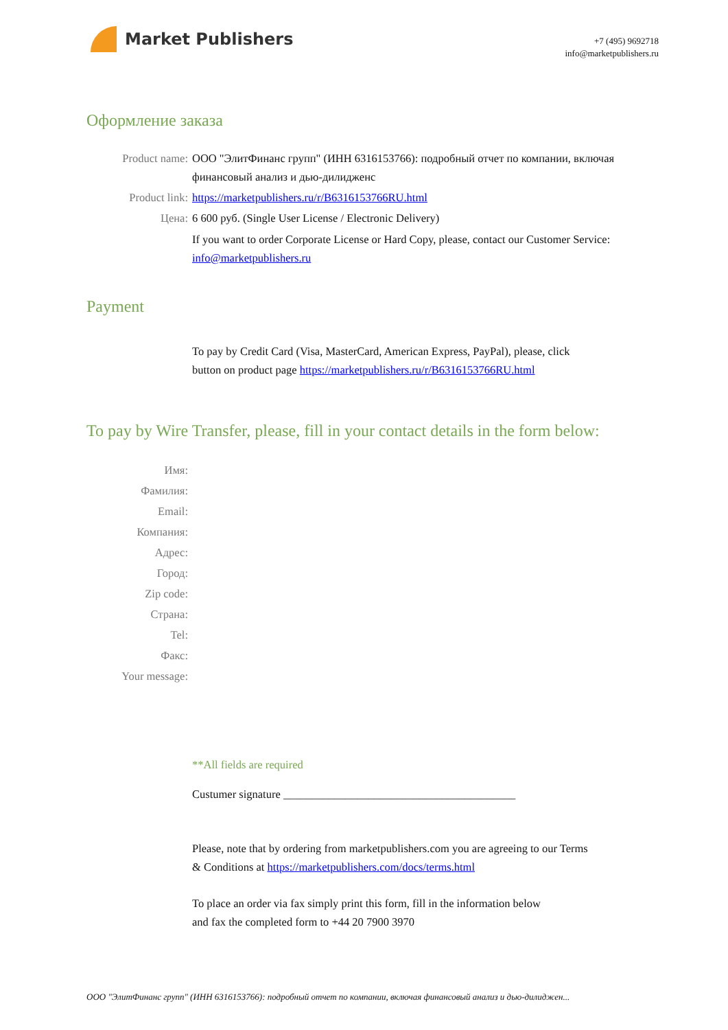Market Publishers
+7 (495) 9692718
info@marketpublishers.ru
Оформление заказа
Product name: ООО "ЭлитФинанс групп" (ИНН 6316153766): подробный отчет по компании, включая финансовый анализ и дью-дилидженс
Product link: https://marketpublishers.ru/r/B6316153766RU.html
Цена: 6 600 руб. (Single User License / Electronic Delivery)
If you want to order Corporate License or Hard Copy, please, contact our Customer Service:
info@marketpublishers.ru
Payment
To pay by Credit Card (Visa, MasterCard, American Express, PayPal), please, click
button on product page https://marketpublishers.ru/r/B6316153766RU.html
To pay by Wire Transfer, please, fill in your contact details in the form below:
Имя:
Фамилия:
Email:
Компания:
Адрес:
Город:
Zip code:
Страна:
Tel:
Факс:
Your message:
**All fields are required
Custumer signature _________________________________________
Please, note that by ordering from marketpublishers.com you are agreeing to our Terms
& Conditions at https://marketpublishers.com/docs/terms.html
To place an order via fax simply print this form, fill in the information below
and fax the completed form to +44 20 7900 3970
ООО "ЭлитФинанс групп" (ИНН 6316153766): подробный отчет по компании, включая финансовый анализ и дью-дилиджен...